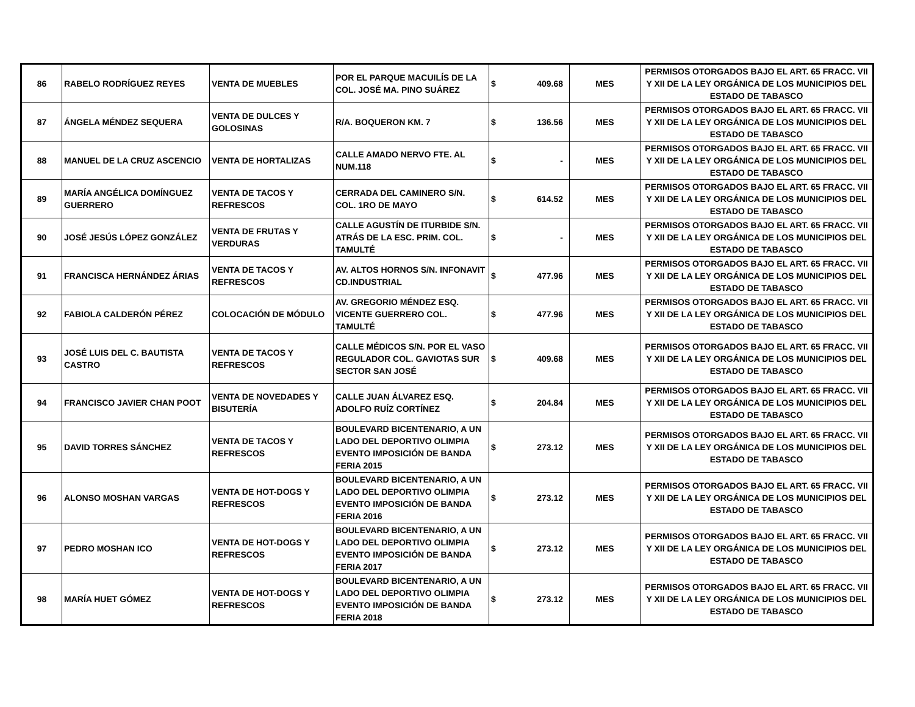| 86 | RABELO RODRÍGUEZ REYES | VENTA DE MUEBLES | POR EL PARQUE MACUILÍS DE LA COL. JOSÉ MA. PINO SUÁREZ | $ | 409.68 | MES | PERMISOS OTORGADOS BAJO EL ART. 65 FRACC. VII Y XII DE LA LEY ORGÁNICA DE LOS MUNICIPIOS DEL ESTADO DE TABASCO |
| 87 | ÁNGELA MÉNDEZ SEQUERA | VENTA DE DULCES Y GOLOSINAS | R/A. BOQUERON KM. 7 | $ | 136.56 | MES | PERMISOS OTORGADOS BAJO EL ART. 65 FRACC. VII Y XII DE LA LEY ORGÁNICA DE LOS MUNICIPIOS DEL ESTADO DE TABASCO |
| 88 | MANUEL DE LA CRUZ ASCENCIO | VENTA DE HORTALIZAS | CALLE AMADO NERVO FTE. AL NUM.118 | $ | - | MES | PERMISOS OTORGADOS BAJO EL ART. 65 FRACC. VII Y XII DE LA LEY ORGÁNICA DE LOS MUNICIPIOS DEL ESTADO DE TABASCO |
| 89 | MARÍA ANGÉLICA DOMÍNGUEZ GUERRERO | VENTA DE TACOS Y REFRESCOS | CERRADA DEL CAMINERO S/N. COL. 1RO DE MAYO | $ | 614.52 | MES | PERMISOS OTORGADOS BAJO EL ART. 65 FRACC. VII Y XII DE LA LEY ORGÁNICA DE LOS MUNICIPIOS DEL ESTADO DE TABASCO |
| 90 | JOSÉ JESÚS LÓPEZ GONZÁLEZ | VENTA DE FRUTAS Y VERDURAS | CALLE AGUSTÍN DE ITURBIDE S/N. ATRÁS DE LA ESC. PRIM. COL. TAMULTÉ | $ | - | MES | PERMISOS OTORGADOS BAJO EL ART. 65 FRACC. VII Y XII DE LA LEY ORGÁNICA DE LOS MUNICIPIOS DEL ESTADO DE TABASCO |
| 91 | FRANCISCA HERNÁNDEZ ÁRIAS | VENTA DE TACOS Y REFRESCOS | AV. ALTOS HORNOS S/N. INFONAVIT CD.INDUSTRIAL | $ | 477.96 | MES | PERMISOS OTORGADOS BAJO EL ART. 65 FRACC. VII Y XII DE LA LEY ORGÁNICA DE LOS MUNICIPIOS DEL ESTADO DE TABASCO |
| 92 | FABIOLA CALDERÓN PÉREZ | COLOCACIÓN DE MÓDULO | AV. GREGORIO MÉNDEZ ESQ. VICENTE GUERRERO COL. TAMULTÉ | $ | 477.96 | MES | PERMISOS OTORGADOS BAJO EL ART. 65 FRACC. VII Y XII DE LA LEY ORGÁNICA DE LOS MUNICIPIOS DEL ESTADO DE TABASCO |
| 93 | JOSÉ LUIS DEL C. BAUTISTA CASTRO | VENTA DE TACOS Y REFRESCOS | CALLE MÉDICOS S/N. POR EL VASO REGULADOR COL. GAVIOTAS SUR SECTOR SAN JOSÉ | $ | 409.68 | MES | PERMISOS OTORGADOS BAJO EL ART. 65 FRACC. VII Y XII DE LA LEY ORGÁNICA DE LOS MUNICIPIOS DEL ESTADO DE TABASCO |
| 94 | FRANCISCO JAVIER CHAN POOT | VENTA DE NOVEDADES Y BISUTERÍA | CALLE JUAN ÁLVAREZ ESQ. ADOLFO RUÍZ CORTÍNEZ | $ | 204.84 | MES | PERMISOS OTORGADOS BAJO EL ART. 65 FRACC. VII Y XII DE LA LEY ORGÁNICA DE LOS MUNICIPIOS DEL ESTADO DE TABASCO |
| 95 | DAVID TORRES SÁNCHEZ | VENTA DE TACOS Y REFRESCOS | BOULEVARD BICENTENARIO, A UN LADO DEL DEPORTIVO OLIMPIA EVENTO IMPOSICIÓN DE BANDA FERIA 2015 | $ | 273.12 | MES | PERMISOS OTORGADOS BAJO EL ART. 65 FRACC. VII Y XII DE LA LEY ORGÁNICA DE LOS MUNICIPIOS DEL ESTADO DE TABASCO |
| 96 | ALONSO MOSHAN VARGAS | VENTA DE HOT-DOGS Y REFRESCOS | BOULEVARD BICENTENARIO, A UN LADO DEL DEPORTIVO OLIMPIA EVENTO IMPOSICIÓN DE BANDA FERIA 2016 | $ | 273.12 | MES | PERMISOS OTORGADOS BAJO EL ART. 65 FRACC. VII Y XII DE LA LEY ORGÁNICA DE LOS MUNICIPIOS DEL ESTADO DE TABASCO |
| 97 | PEDRO MOSHAN ICO | VENTA DE HOT-DOGS Y REFRESCOS | BOULEVARD BICENTENARIO, A UN LADO DEL DEPORTIVO OLIMPIA EVENTO IMPOSICIÓN DE BANDA FERIA 2017 | $ | 273.12 | MES | PERMISOS OTORGADOS BAJO EL ART. 65 FRACC. VII Y XII DE LA LEY ORGÁNICA DE LOS MUNICIPIOS DEL ESTADO DE TABASCO |
| 98 | MARÍA HUET GÓMEZ | VENTA DE HOT-DOGS Y REFRESCOS | BOULEVARD BICENTENARIO, A UN LADO DEL DEPORTIVO OLIMPIA EVENTO IMPOSICIÓN DE BANDA FERIA 2018 | $ | 273.12 | MES | PERMISOS OTORGADOS BAJO EL ART. 65 FRACC. VII Y XII DE LA LEY ORGÁNICA DE LOS MUNICIPIOS DEL ESTADO DE TABASCO |